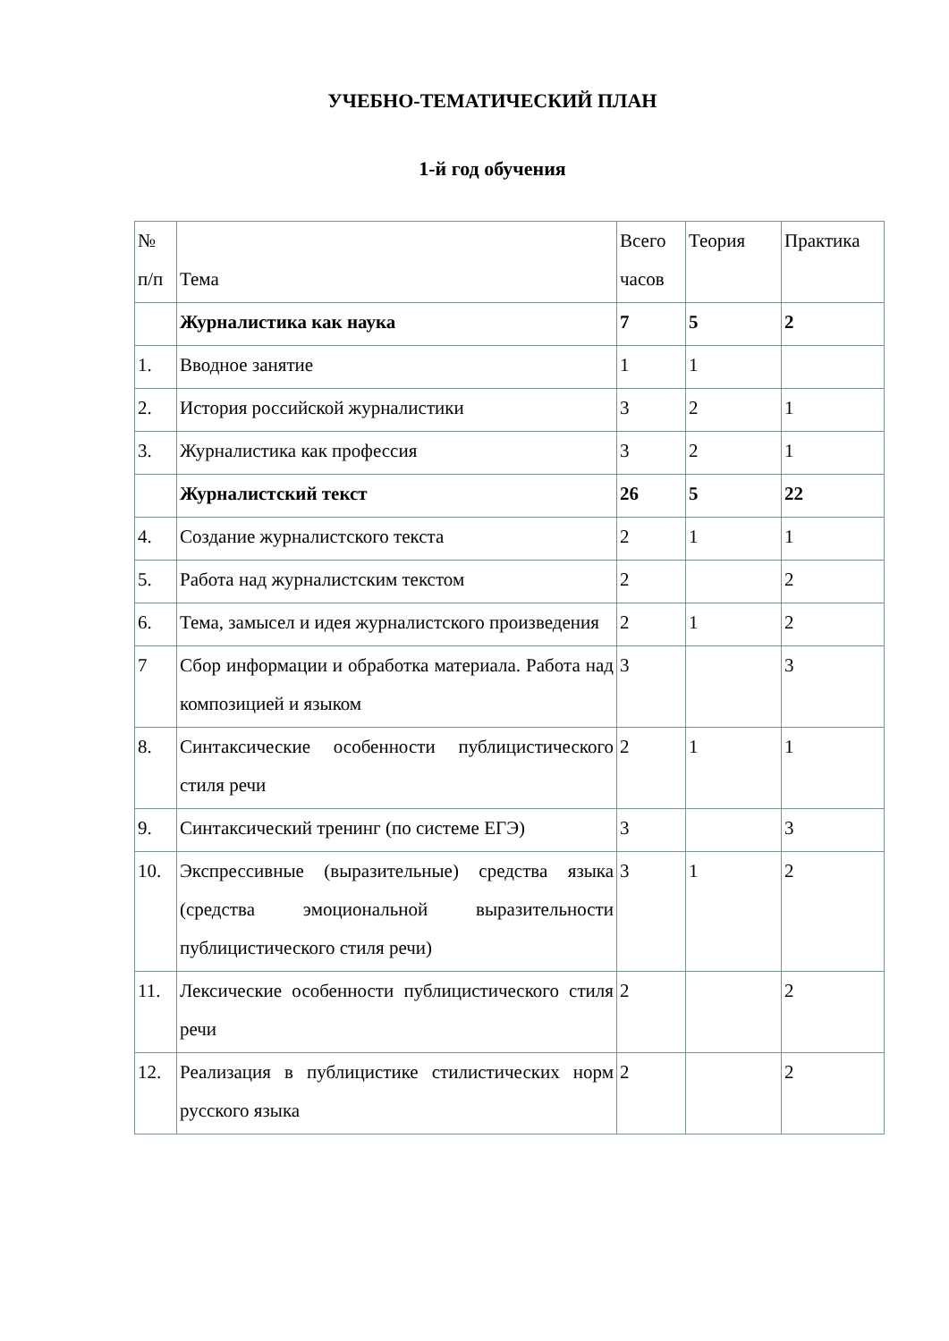УЧЕБНО-ТЕМАТИЧЕСКИЙ ПЛАН
1-й год обучения
| № п/п | Тема | Всего часов | Теория | Практика |
| | Журналистика как наука | 7 | 5 | 2 |
| 1. | Вводное занятие | 1 | 1 | |
| 2. | История российской журналистики | 3 | 2 | 1 |
| 3. | Журналистика как профессия | 3 | 2 | 1 |
| | Журналистский текст | 26 | 5 | 22 |
| 4. | Создание журналистского текста | 2 | 1 | 1 |
| 5. | Работа над журналистским текстом | 2 | | 2 |
| 6. | Тема, замысел и идея журналистского произведения | 2 | 1 | 2 |
| 7 | Сбор информации и обработка материала. Работа над композицией и языком | 3 | | 3 |
| 8. | Синтаксические особенности публицистического стиля речи | 2 | 1 | 1 |
| 9. | Синтаксический тренинг (по системе ЕГЭ) | 3 | | 3 |
| 10. | Экспрессивные (выразительные) средства языка (средства эмоциональной выразительности публицистического стиля речи) | 3 | 1 | 2 |
| 11. | Лексические особенности публицистического стиля речи | 2 | | 2 |
| 12. | Реализация в публицистике стилистических норм русского языка | 2 | | 2 |